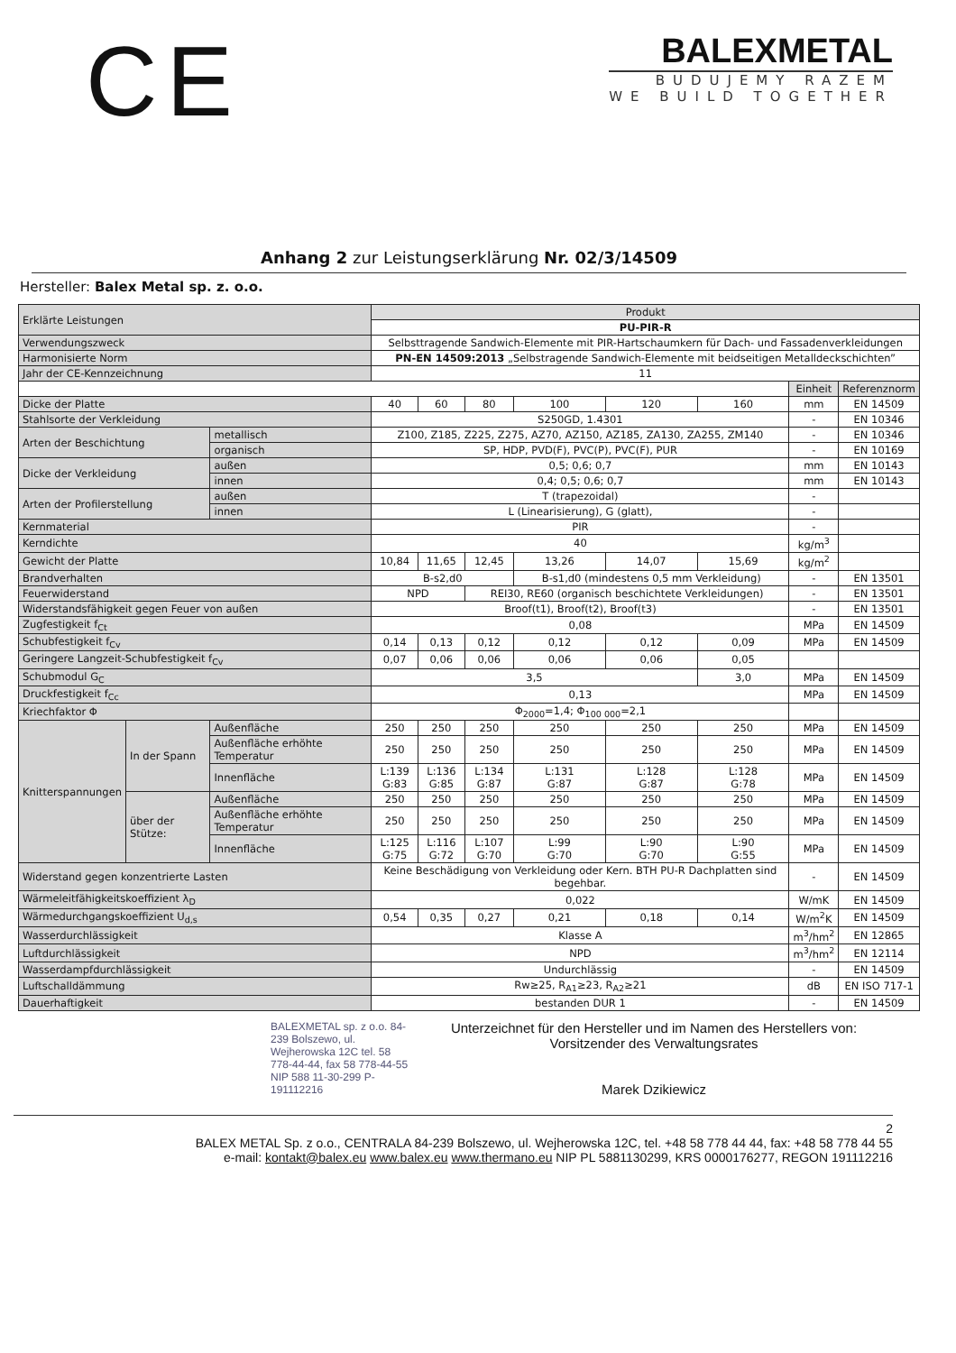CE
BALEXMETAL
BUDUJEMY RAZEM
WE BUILD TOGETHER
Anhang 2 zur Leistungserklärung Nr. 02/3/14509
Hersteller: Balex Metal sp. z. o.o.
| Erklärte Leistungen | | | Produkt | | | | | | | |
| | | | PU-PIR-R | | | | | | | |
| Verwendungszweck | | | Selbsttragende Sandwich-Elemente mit PIR-Hartschaumkern für Dach- und Fassadenverkleidungen | | | | | | | |
| Harmonisierte Norm | | | PN-EN 14509:2013 „Selbstragende Sandwich-Elemente mit beidseitigen Metalldeckschichten” | | | | | | | |
| Jahr der CE-Kennzeichnung | | | 11 | | | | | | | |
| | | | | | | | | | Einheit | Referenznorm |
| Dicke der Platte | | | 40 | 60 | 80 | 100 | 120 | 160 | mm | EN 14509 |
| Stahlsorte der Verkleidung | | | S250GD, 1.4301 | | | | | | - | EN 10346 |
| Arten der Beschichtung | | metallisch | Z100, Z185, Z225, Z275, AZ70, AZ150, AZ185, ZA130, ZA255, ZM140 | | | | | | - | EN 10346 |
| | | organisch | SP, HDP, PVD(F), PVC(P), PVC(F), PUR | | | | | | - | EN 10169 |
| Dicke der Verkleidung | | außen | 0,5; 0,6; 0,7 | | | | | | mm | EN 10143 |
| | | innen | 0,4; 0,5; 0,6; 0,7 | | | | | | mm | EN 10143 |
| Arten der Profilerstellung | | außen | T (trapezoidal) | | | | | | - | |
| | | innen | L (Linearisierung), G (glatt), | | | | | | - | |
| Kernmaterial | | | PIR | | | | | | - | |
| Kerndichte | | | 40 | | | | | | kg/m<sup>3</sup> | |
| Gewicht der Platte | | | 10,84 | 11,65 | 12,45 | 13,26 | 14,07 | 15,69 | kg/m<sup>2</sup> | |
| Brandverhalten | | | B-s2,d0 | | | B-s1,d0 (mindestens 0,5 mm Verkleidung) | | | - | EN 13501 |
| Feuerwiderstand | | | NPD | | REI30, RE60 (organisch beschichtete Verkleidungen) | | | | - | EN 13501 |
| Widerstandsfähigkeit gegen Feuer von außen | | | Broof(t1), Broof(t2), Broof(t3) | | | | | | - | EN 13501 |
| Zugfestigkeit f<sub>Ct</sub> | | | 0,08 | | | | | | MPa | EN 14509 |
| Schubfestigkeit f<sub>Cv</sub> | | | 0,14 | 0,13 | 0,12 | 0,12 | 0,12 | 0,09 | MPa | EN 14509 |
| Geringere Langzeit-Schubfestigkeit f<sub>Cv</sub> | | | 0,07 | 0,06 | 0,06 | 0,06 | 0,06 | 0,05 | | |
| Schubmodul G<sub>C</sub> | | | 3,5 | | | | | 3,0 | MPa | EN 14509 |
| Druckfestigkeit f<sub>Cc</sub> | | | 0,13 | | | | | | MPa | EN 14509 |
| Kriechfaktor Φ | | | Φ<sub>2000</sub>=1,4; Φ<sub>100 000</sub>=2,1 | | | | | | | |
| Knitterspannungen | In der Spann | Außenfläche | 250 | 250 | 250 | 250 | 250 | 250 | MPa | EN 14509 |
| | | Außenfläche erhöhte Temperatur | 250 | 250 | 250 | 250 | 250 | 250 | MPa | EN 14509 |
| | | Innenfläche | L:139 G:83 | L:136 G:85 | L:134 G:87 | L:131 G:87 | L:128 G:87 | L:128 G:78 | MPa | EN 14509 |
| | über der Stütze: | Außenfläche | 250 | 250 | 250 | 250 | 250 | 250 | MPa | EN 14509 |
| | | Außenfläche erhöhte Temperatur | 250 | 250 | 250 | 250 | 250 | 250 | MPa | EN 14509 |
| | | Innenfläche | L:125 G:75 | L:116 G:72 | L:107 G:70 | L:99 G:70 | L:90 G:70 | L:90 G:55 | MPa | EN 14509 |
| Widerstand gegen konzentrierte Lasten | | | Keine Beschädigung von Verkleidung oder Kern. BTH PU-R Dachplatten sind begehbar. | | | | | | - | EN 14509 |
| Wärmeleitfähigkeitskoeffizient λ<sub>D</sub> | | | 0,022 | | | | | | W/mK | EN 14509 |
| Wärmedurchgangskoeffizient U<sub>d,s</sub> | | | 0,54 | 0,35 | 0,27 | 0,21 | 0,18 | 0,14 | W/m<sup>2</sup>K | EN 14509 |
| Wasserdurchlässigkeit | | | Klasse A | | | | | | m<sup>3</sup>/hm<sup>2</sup> | EN 12865 |
| Luftdurchlässigkeit | | | NPD | | | | | | m<sup>3</sup>/hm<sup>2</sup> | EN 12114 |
| Wasserdampfdurchlässigkeit | | | Undurchlässig | | | | | | - | EN 14509 |
| Luftschalldämmung | | | Rw≥25, R<sub>A1</sub>≥23, R<sub>A2</sub>≥21 | | | | | | dB | EN ISO 717-1 |
| Dauerhaftigkeit | | | bestanden DUR 1 | | | | | | - | EN 14509 |
BALEXMETAL sp. z o.o. 84-239 Bolszewo, ul. Wejherowska 12C tel. 58 778-44-44, fax 58 778-44-55 NIP 588 11-30-299 P-191112216
Unterzeichnet für den Hersteller und im Namen des Herstellers von:
Vorsitzender des Verwaltungsrates
Marek Dzikiewicz
2
BALEX METAL Sp. z o.o., CENTRALA 84-239 Bolszewo, ul. Wejherowska 12C, tel. +48 58 778 44 44, fax: +48 58 778 44 55
e-mail: kontakt@balex.eu www.balex.eu www.thermano.eu NIP PL 5881130299, KRS 0000176277, REGON 191112216